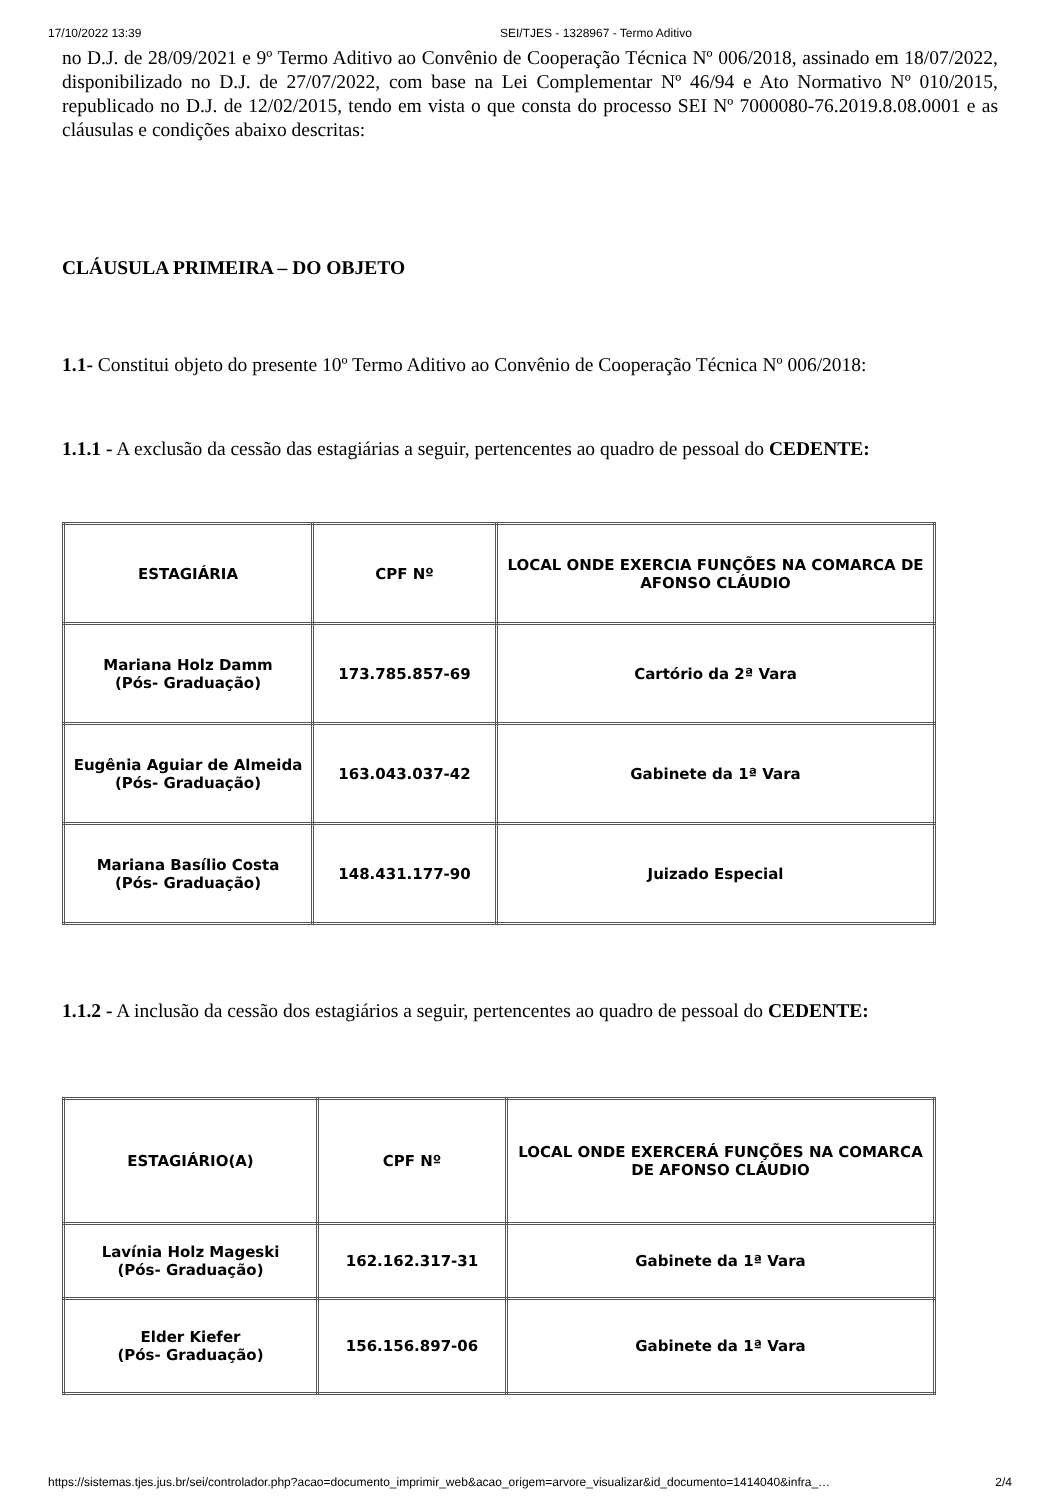17/10/2022 13:39 SEI/TJES - 1328967 - Termo Aditivo
no D.J. de 28/09/2021 e 9º Termo Aditivo ao Convênio de Cooperação Técnica Nº 006/2018, assinado em 18/07/2022, disponibilizado no D.J. de 27/07/2022, com base na Lei Complementar Nº 46/94 e Ato Normativo Nº 010/2015, republicado no D.J. de 12/02/2015, tendo em vista o que consta do processo SEI Nº 7000080-76.2019.8.08.0001 e as cláusulas e condições abaixo descritas:
CLÁUSULA PRIMEIRA – DO OBJETO
1.1- Constitui objeto do presente 10º Termo Aditivo ao Convênio de Cooperação Técnica Nº 006/2018:
1.1.1 - A exclusão da cessão das estagiárias a seguir, pertencentes ao quadro de pessoal do CEDENTE:
| ESTAGIÁRIA | CPF Nº | LOCAL ONDE EXERCIA FUNÇÕES NA COMARCA DE AFONSO CLÁUDIO |
| --- | --- | --- |
| Mariana Holz Damm (Pós- Graduação) | 173.785.857-69 | Cartório da 2ª Vara |
| Eugênia Aguiar de Almeida (Pós- Graduação) | 163.043.037-42 | Gabinete da 1ª Vara |
| Mariana Basílio Costa (Pós- Graduação) | 148.431.177-90 | Juizado Especial |
1.1.2 - A inclusão da cessão dos estagiários a seguir, pertencentes ao quadro de pessoal do CEDENTE:
| ESTAGIÁRIO(A) | CPF Nº | LOCAL ONDE EXERCERÁ FUNÇÕES NA COMARCA DE AFONSO CLÁUDIO |
| --- | --- | --- |
| Lavínia Holz Mageski (Pós- Graduação) | 162.162.317-31 | Gabinete da 1ª Vara |
| Elder Kiefer (Pós- Graduação) | 156.156.897-06 | Gabinete da 1ª Vara |
https://sistemas.tjes.jus.br/sei/controlador.php?acao=documento_imprimir_web&acao_origem=arvore_visualizar&id_documento=1414040&infra_… 2/4